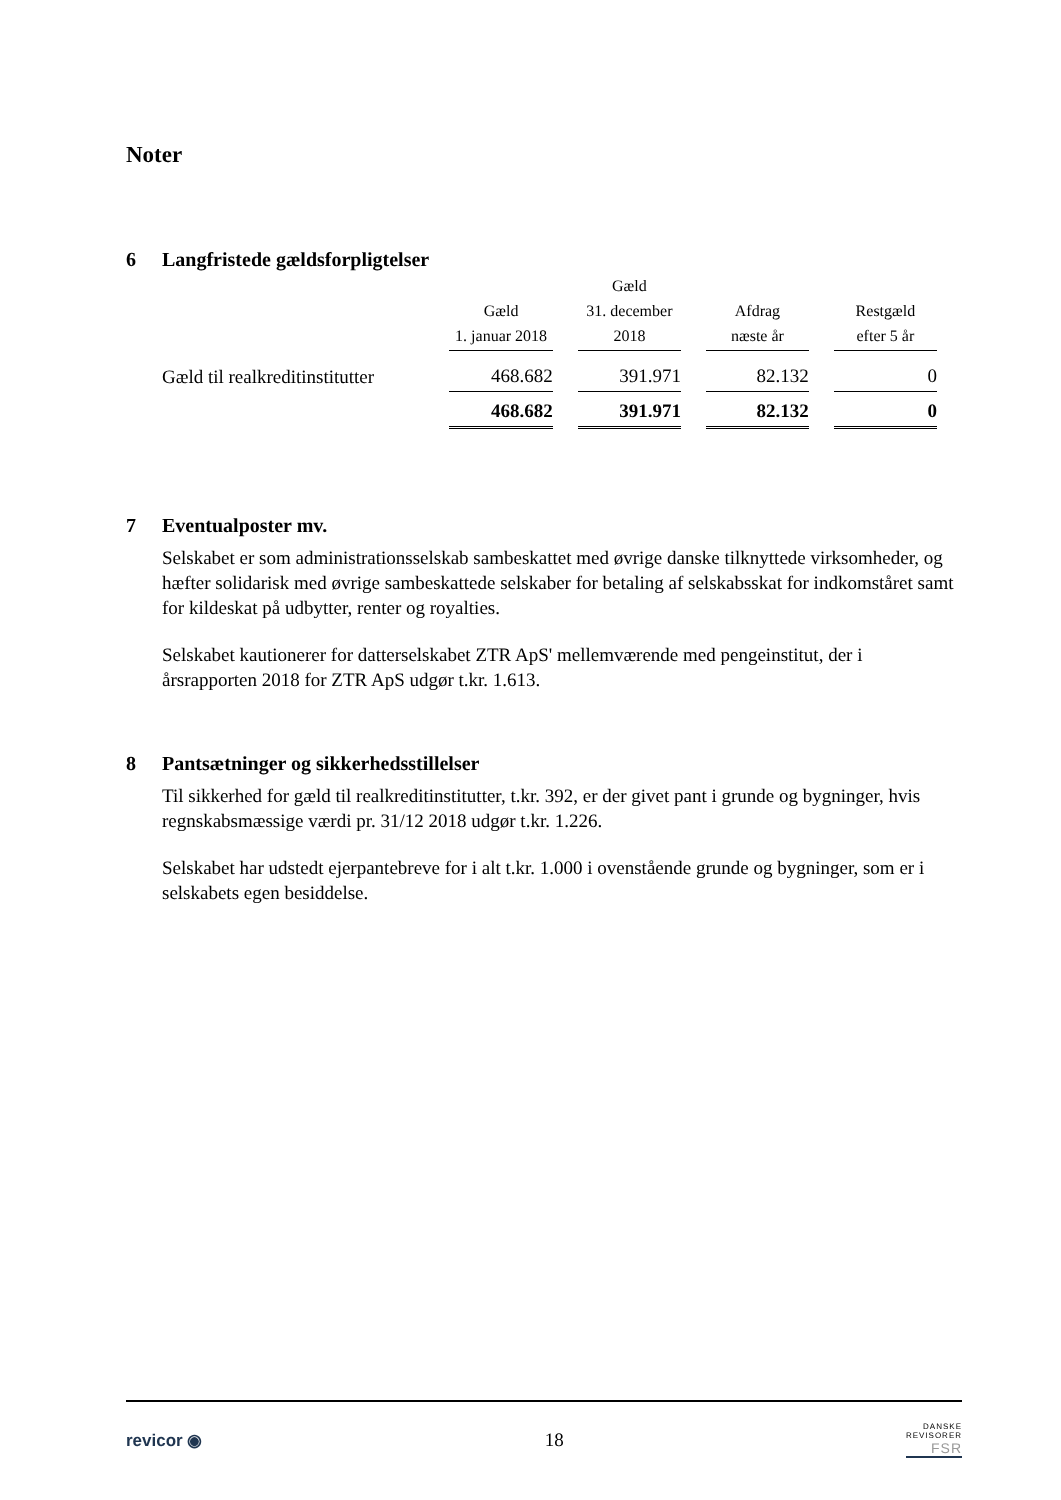Noter
6 Langfristede gældsforpligtelser
| | Gæld 1. januar 2018 | Gæld 31. december 2018 | Afdrag næste år | Restgæld efter 5 år |
| --- | --- | --- | --- | --- |
| Gæld til realkreditinstitutter | 468.682 | 391.971 | 82.132 | 0 |
| | 468.682 | 391.971 | 82.132 | 0 |
7 Eventualposter mv.
Selskabet er som administrationsselskab sambeskattet med øvrige danske tilknyttede virksomheder, og hæfter solidarisk med øvrige sambeskattede selskaber for betaling af selskabsskat for indkomståret samt for kildeskat på udbytter, renter og royalties.
Selskabet kautionerer for datterselskabet ZTR ApS' mellemværende med pengeinstitut, der i årsrapporten 2018 for ZTR ApS udgør t.kr. 1.613.
8 Pantsætninger og sikkerhedsstillelser
Til sikkerhed for gæld til realkreditinstitutter, t.kr. 392, er der givet pant i grunde og bygninger, hvis regnskabsmæssige værdi pr. 31/12 2018 udgør t.kr. 1.226.
Selskabet har udstedt ejerpantebreve for i alt t.kr. 1.000 i ovenstående grunde og bygninger, som er i selskabets egen besiddelse.
revicor ◉ 18
DANSKE
REVISORER
FSR